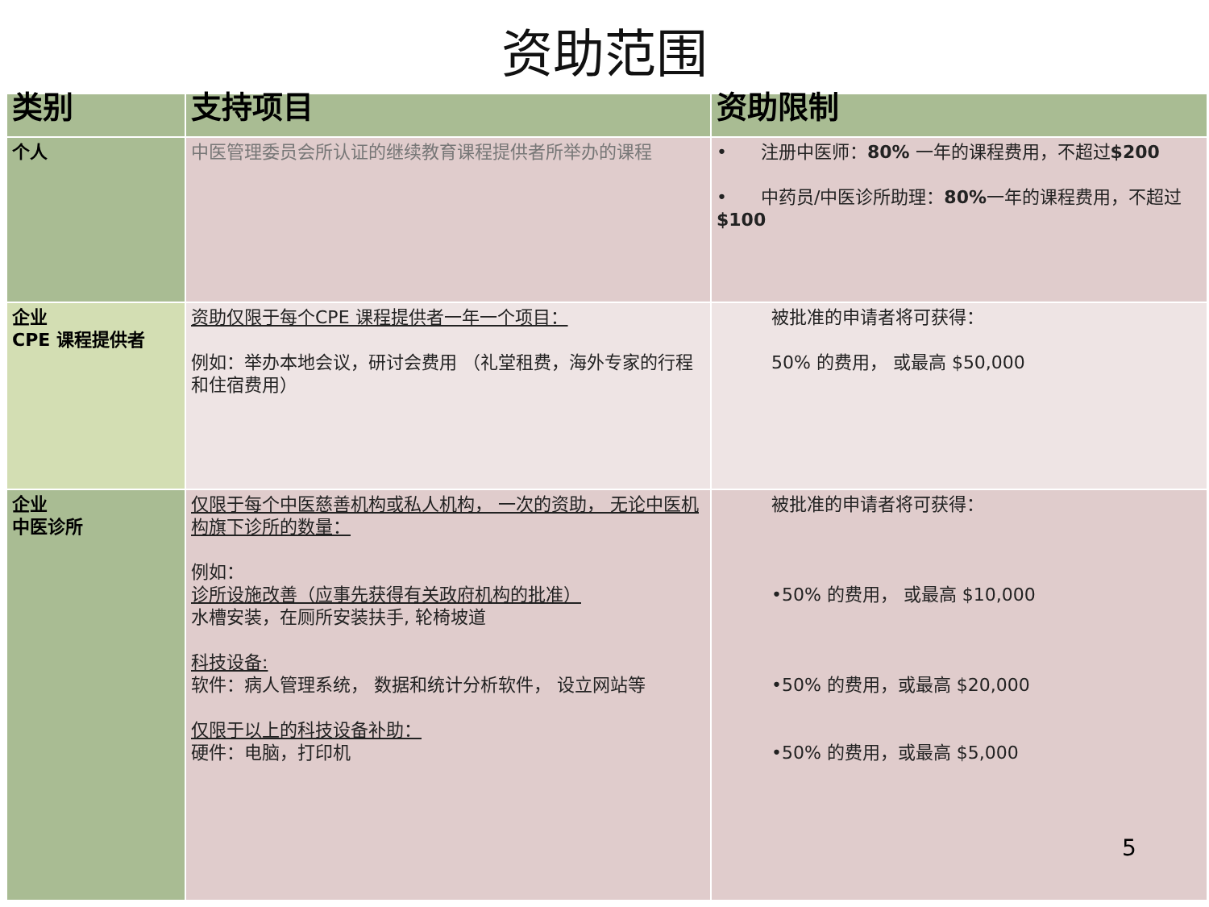资助范围
| 类别 | 支持项目 | 资助限制 |
| --- | --- | --- |
| 个人 | 中医管理委员会所认证的继续教育课程提供者所举办的课程 | • 注册中医师： 80% 一年的课程费用，不超过 $200 • 中药员/中医诊所助理： 80% 一年的课程费用，不超过 $100 |
| 企业 CPE 课程提供者 | 资助仅限于每个CPE 课程提供者一年一个项目： 例如：举办本地会议，研讨会费用 （礼堂租费，海外专家的行程和住宿费用） | 被批准的申请者将可获得： 50% 的费用， 或最高 $50,000 |
| 企业 中医诊所 | 仅限于每个中医慈善机构或私人机构， 一次的资助， 无论中医机构旗下诊所的数量： 例如： 诊所设施改善（应事先获得有关政府机构的批准） 水槽安装，在厕所安装扶手, 轮椅坡道 科技设备: 软件：病人管理系统， 数据和统计分析软件， 设立网站等 仅限于以上的科技设备补助： 硬件：电脑，打印机 | 被批准的申请者将可获得： •50% 的费用， 或最高 $10,000 •50% 的费用，或最高 $20,000 •50% 的费用，或最高 $5,000 |
5